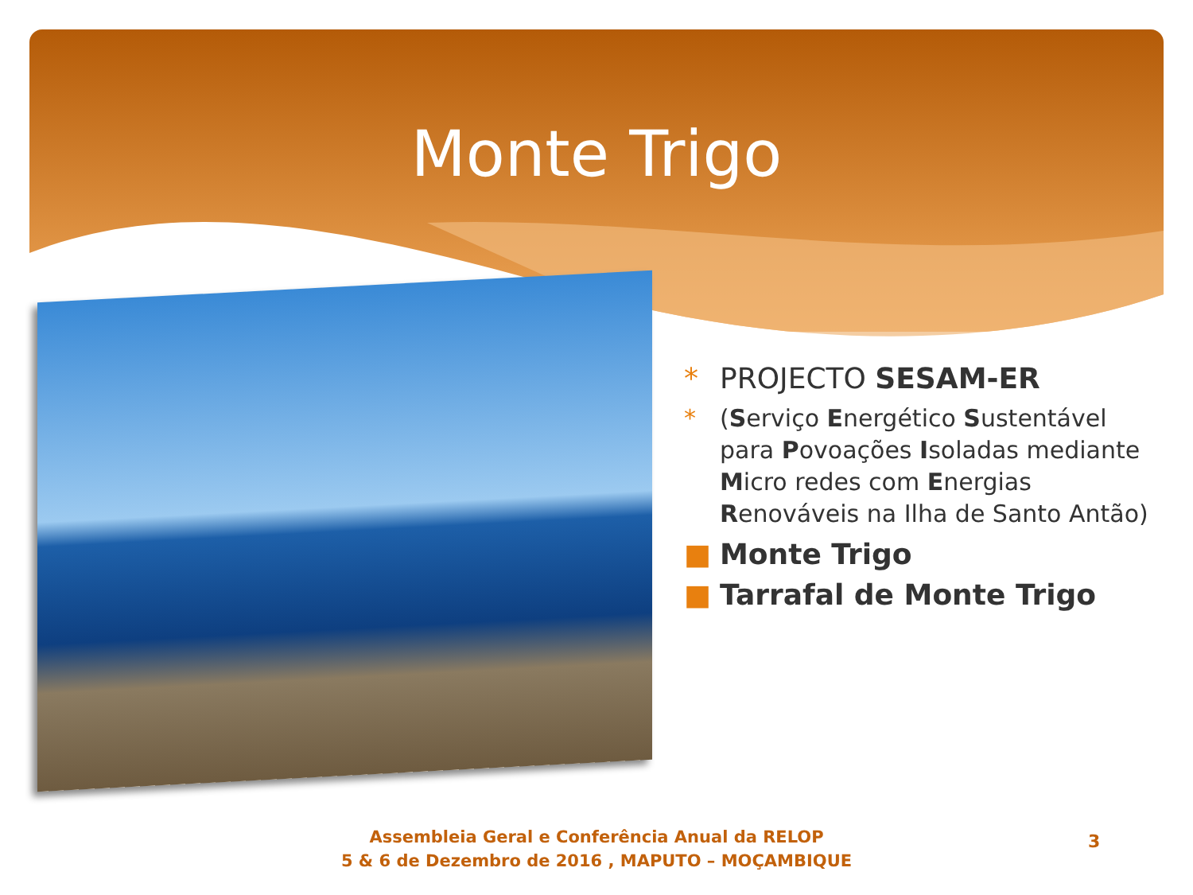Monte Trigo
* PROJECTO SESAM-ER
* (Serviço Energético Sustentável para Povoações Isoladas mediante Micro redes com Energias Renováveis na Ilha de Santo Antão)
■ Monte Trigo
■ Tarrafal de Monte Trigo
Assembleia Geral e Conferência Anual da RELOP
5 & 6 de Dezembro de 2016 , MAPUTO – MOÇAMBIQUE
3